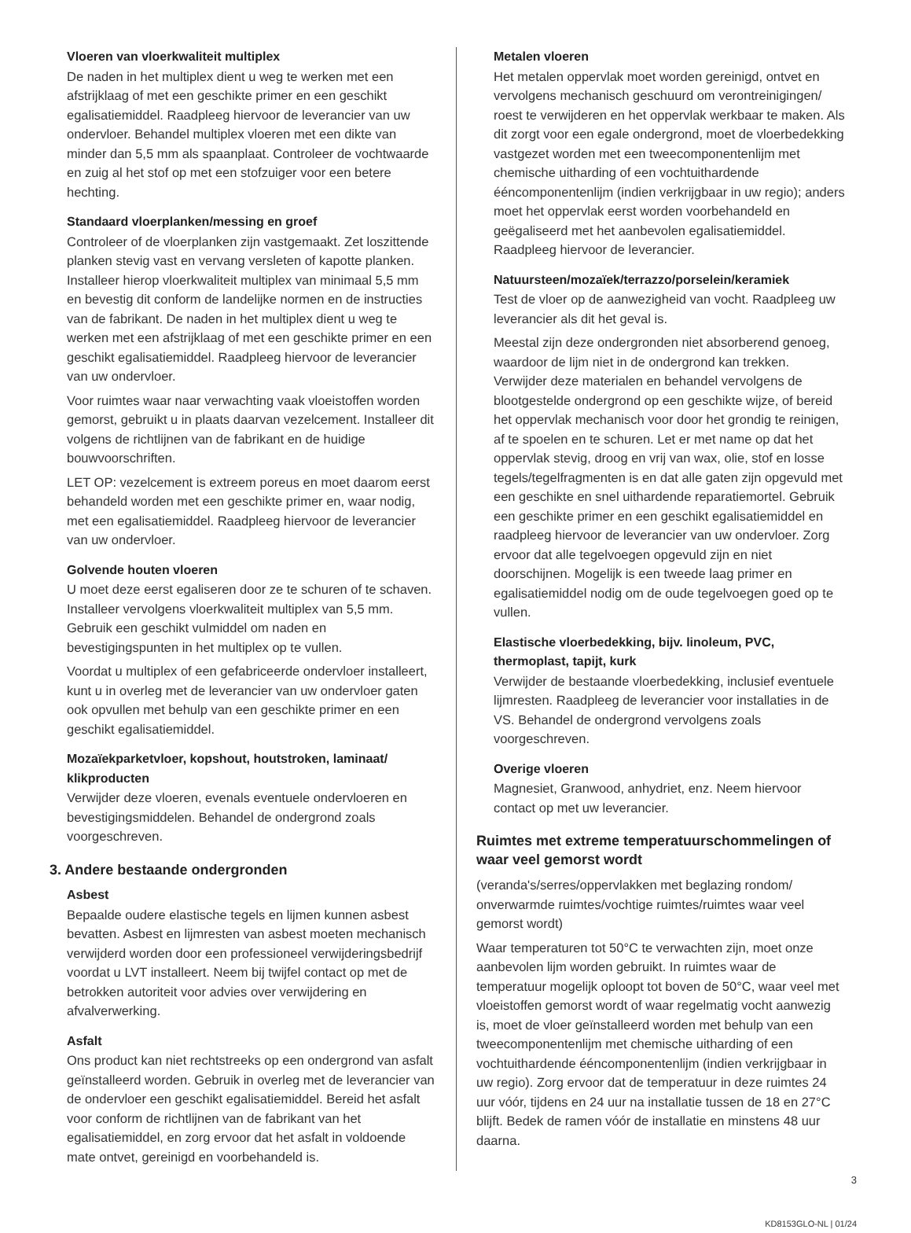Vloeren van vloerkwaliteit multiplex
De naden in het multiplex dient u weg te werken met een afstrijklaag of met een geschikte primer en een geschikt egalisatiemiddel. Raadpleeg hiervoor de leverancier van uw ondervloer. Behandel multiplex vloeren met een dikte van minder dan 5,5 mm als spaanplaat. Controleer de vochtwaarde en zuig al het stof op met een stofzuiger voor een betere hechting.
Standaard vloerplanken/messing en groef
Controleer of de vloerplanken zijn vastgemaakt. Zet loszittende planken stevig vast en vervang versleten of kapotte planken. Installeer hierop vloerkwaliteit multiplex van minimaal 5,5 mm en bevestig dit conform de landelijke normen en de instructies van de fabrikant. De naden in het multiplex dient u weg te werken met een afstrijklaag of met een geschikte primer en een geschikt egalisatiemiddel. Raadpleeg hiervoor de leverancier van uw ondervloer.
Voor ruimtes waar naar verwachting vaak vloeistoffen worden gemorst, gebruikt u in plaats daarvan vezelcement. Installeer dit volgens de richtlijnen van de fabrikant en de huidige bouwvoorschriften.
LET OP: vezelcement is extreem poreus en moet daarom eerst behandeld worden met een geschikte primer en, waar nodig, met een egalisatiemiddel. Raadpleeg hiervoor de leverancier van uw ondervloer.
Golvende houten vloeren
U moet deze eerst egaliseren door ze te schuren of te schaven. Installeer vervolgens vloerkwaliteit multiplex van 5,5 mm. Gebruik een geschikt vulmiddel om naden en bevestigingspunten in het multiplex op te vullen.
Voordat u multiplex of een gefabriceerde ondervloer installeert, kunt u in overleg met de leverancier van uw ondervloer gaten ook opvullen met behulp van een geschikte primer en een geschikt egalisatiemiddel.
Mozaïekparketvloer, kopshout, houtstroken, laminaat/ klikproducten
Verwijder deze vloeren, evenals eventuele ondervloeren en bevestigingsmiddelen. Behandel de ondergrond zoals voorgeschreven.
3. Andere bestaande ondergronden
Asbest
Bepaalde oudere elastische tegels en lijmen kunnen asbest bevatten. Asbest en lijmresten van asbest moeten mechanisch verwijderd worden door een professioneel verwijderingsbedrijf voordat u LVT installeert. Neem bij twijfel contact op met de betrokken autoriteit voor advies over verwijdering en afvalverwerking.
Asfalt
Ons product kan niet rechtstreeks op een ondergrond van asfalt geïnstalleerd worden. Gebruik in overleg met de leverancier van de ondervloer een geschikt egalisatiemiddel. Bereid het asfalt voor conform de richtlijnen van de fabrikant van het egalisatiemiddel, en zorg ervoor dat het asfalt in voldoende mate ontvet, gereinigd en voorbehandeld is.
Metalen vloeren
Het metalen oppervlak moet worden gereinigd, ontvet en vervolgens mechanisch geschuurd om verontreinigingen/ roest te verwijderen en het oppervlak werkbaar te maken. Als dit zorgt voor een egale ondergrond, moet de vloerbedekking vastgezet worden met een tweecomponentenlijm met chemische uitharding of een vochtuithardende ééncomponentenlijm (indien verkrijgbaar in uw regio); anders moet het oppervlak eerst worden voorbehandeld en geëgaliseerd met het aanbevolen egalisatiemiddel. Raadpleeg hiervoor de leverancier.
Natuursteen/mozaïek/terrazzo/porselein/keramiek
Test de vloer op de aanwezigheid van vocht. Raadpleeg uw leverancier als dit het geval is.
Meestal zijn deze ondergronden niet absorberend genoeg, waardoor de lijm niet in de ondergrond kan trekken. Verwijder deze materialen en behandel vervolgens de blootgestelde ondergrond op een geschikte wijze, of bereid het oppervlak mechanisch voor door het grondig te reinigen, af te spoelen en te schuren. Let er met name op dat het oppervlak stevig, droog en vrij van wax, olie, stof en losse tegels/tegelfragmenten is en dat alle gaten zijn opgevuld met een geschikte en snel uithardende reparatiemortel. Gebruik een geschikte primer en een geschikt egalisatiemiddel en raadpleeg hiervoor de leverancier van uw ondervloer. Zorg ervoor dat alle tegelvoegen opgevuld zijn en niet doorschijnen. Mogelijk is een tweede laag primer en egalisatiemiddel nodig om de oude tegelvoegen goed op te vullen.
Elastische vloerbedekking, bijv. linoleum, PVC, thermoplast, tapijt, kurk
Verwijder de bestaande vloerbedekking, inclusief eventuele lijmresten. Raadpleeg de leverancier voor installaties in de VS. Behandel de ondergrond vervolgens zoals voorgeschreven.
Overige vloeren
Magnesiet, Granwood, anhydriet, enz. Neem hiervoor contact op met uw leverancier.
Ruimtes met extreme temperatuurschommelingen of waar veel gemorst wordt
(veranda's/serres/oppervlakken met beglazing rondom/ onverwarmde ruimtes/vochtige ruimtes/ruimtes waar veel gemorst wordt)
Waar temperaturen tot 50°C te verwachten zijn, moet onze aanbevolen lijm worden gebruikt. In ruimtes waar de temperatuur mogelijk oploopt tot boven de 50°C, waar veel met vloeistoffen gemorst wordt of waar regelmatig vocht aanwezig is, moet de vloer geïnstalleerd worden met behulp van een tweecomponentenlijm met chemische uitharding of een vochtuithardende ééncomponentenlijm (indien verkrijgbaar in uw regio). Zorg ervoor dat de temperatuur in deze ruimtes 24 uur vóór, tijdens en 24 uur na installatie tussen de 18 en 27°C blijft. Bedek de ramen vóór de installatie en minstens 48 uur daarna.
3
KD8153GLO-NL | 01/24